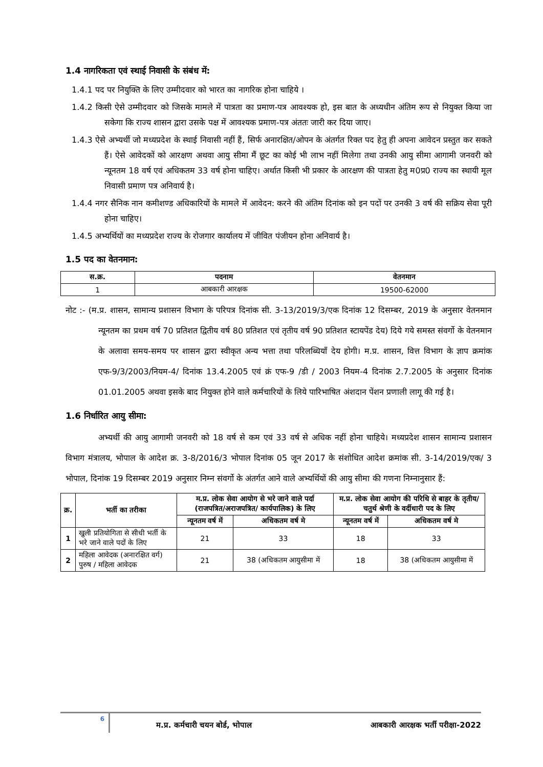1.4 नागरिकता एवं स्थाई निवासी के संबंध में:
1.4.1 पद पर नियुक्ति के लिए उम्मीदवार को भारत का नागरिक होना चाहिये ।
1.4.2 किसी ऐसे उम्मीदवार को जिसके मामले में पात्रता का प्रमाण-पत्र आवश्यक हो, इस बात के अध्यधीन अंतिम रूप से नियुक्त किया जा सकेगा कि राज्य शासन द्वारा उसके पक्ष में आवश्यक प्रमाण-पत्र अंततः जारी कर दिया जाए।
1.4.3 ऐसे अभ्यर्थी जो मध्यप्रदेश के स्थाई निवासी नहीं हैं, सिर्फ अनारक्षित/ओपन के अंतर्गत रिक्त पद हेतु ही अपना आवेदन प्रस्तुत कर सकते हैं। ऐसे आवेदकों को आरक्षण अथवा आयु सीमा मैं छूट का कोई भी लाभ नहीं मिलेगा तथा उनकी आयु सीमा आगामी जनवरी को न्यूनतम 18 वर्ष एवं अधिकतम 33 वर्ष होना चाहिए। अर्थात किसी भी प्रकार के आरक्षण की पात्रता हेतु म0प्र0 राज्य का स्थायी मूल निवासी प्रमाण पत्र अनिवार्य है।
1.4.4 नगर सैनिक नान कमीशण्ड अधिकारियों के मामले में आवेदन: करने की अंतिम दिनांक को इन पदों पर उनकी 3 वर्ष की सक्रिय सेवा पूरी होना चाहिए।
1.4.5 अभ्यर्थियों का मध्यप्रदेश राज्य के रोजगार कार्यालय में जीवित पंजीयन होना अनिवार्य है।
1.5 पद का वेतनमान:
| स.क्र. | पदनाम | वेतनमान |
| --- | --- | --- |
| 1 | आबकारी आरक्षक | 19500-62000 |
नोट :- (म.प्र. शासन, सामान्य प्रशासन विभाग के परिपत्र दिनांक सी. 3-13/2019/3/एक दिनांक 12 दिसम्बर, 2019 के अनुसार वेतनमान न्यूनतम का प्रथम वर्ष 70 प्रतिशत द्वितीय वर्ष 80 प्रतिशत एवं तृतीय वर्ष 90 प्रतिशत स्टायपेंड देय) दिये गये समस्त संवर्गो के वेतनमान के अलावा समय-समय पर शासन द्वारा स्वीकृत अन्य भत्ता तथा परिलब्धियाँ देय होगी। म.प्र. शासन, वित्त विभाग के ज्ञाप क्रमांक एफ-9/3/2003/नियम-4/ दिनांक 13.4.2005 एवं क्रं एफ-9 /डी / 2003 नियम-4 दिनांक 2.7.2005 के अनुसार दिनांक 01.01.2005 अथवा इसके बाद नियुक्त होने वाले कर्मचारियों के लिये पारिभाषित अंशदान पेंशन प्रणाली लागू की गई है।
1.6 निर्धारित आयु सीमा:
अभ्यर्थी की आयु आगामी जनवरी को 18 वर्ष से कम एवं 33 वर्ष से अधिक नहीं होना चाहिये। मध्यप्रदेश शासन सामान्य प्रशासन विभाग मंत्रालय, भोपाल के आदेश क्र. 3-8/2016/3 भोपाल दिनांक 05 जून 2017 के संशोधित आदेश क्रमांक सी. 3-14/2019/एक/ 3 भोपाल, दिनांक 19 दिसम्बर 2019 अनुसार निम्न संवर्गो के अंतर्गत आने वाले अभ्यर्थियों की आयु सीमा की गणना निम्नानुसार हैं:
| क्र. | भर्ती का तरीका | म.प्र. लोक सेवा आयोग से भरे जाने वाले पर्दा (राजपत्रित/अराजपत्रित/ कार्यपालिक) के लिए | | म.प्र. लोक सेवा आयोग की परिधि से बाहर के तृतीय/चतुर्थ श्रेणी के वर्दीधारी पद के लिए | |
| --- | --- | --- | --- | --- | --- |
| | | न्यूनतम वर्ष में | अधिकतम वर्ष मे | न्यूनतम वर्ष में | अधिकतम वर्ष मे |
| 1 | खुली प्रतियोगिता से सीधी भर्ती के भरे जाने वाले पदों के लिए | 21 | 33 | 18 | 33 |
| 2 | महिला आवेदक (अनारक्षित वर्ग) पुरुष / महिला आवेदक | 21 | 38 (अधिकतम आयुसीमा में | 18 | 38 (अधिकतम आयुसीमा में |
6
म.प्र. कर्मचारी चयन बोर्ड, भोपाल
आबकारी आरक्षक भर्ती परीक्षा-2022